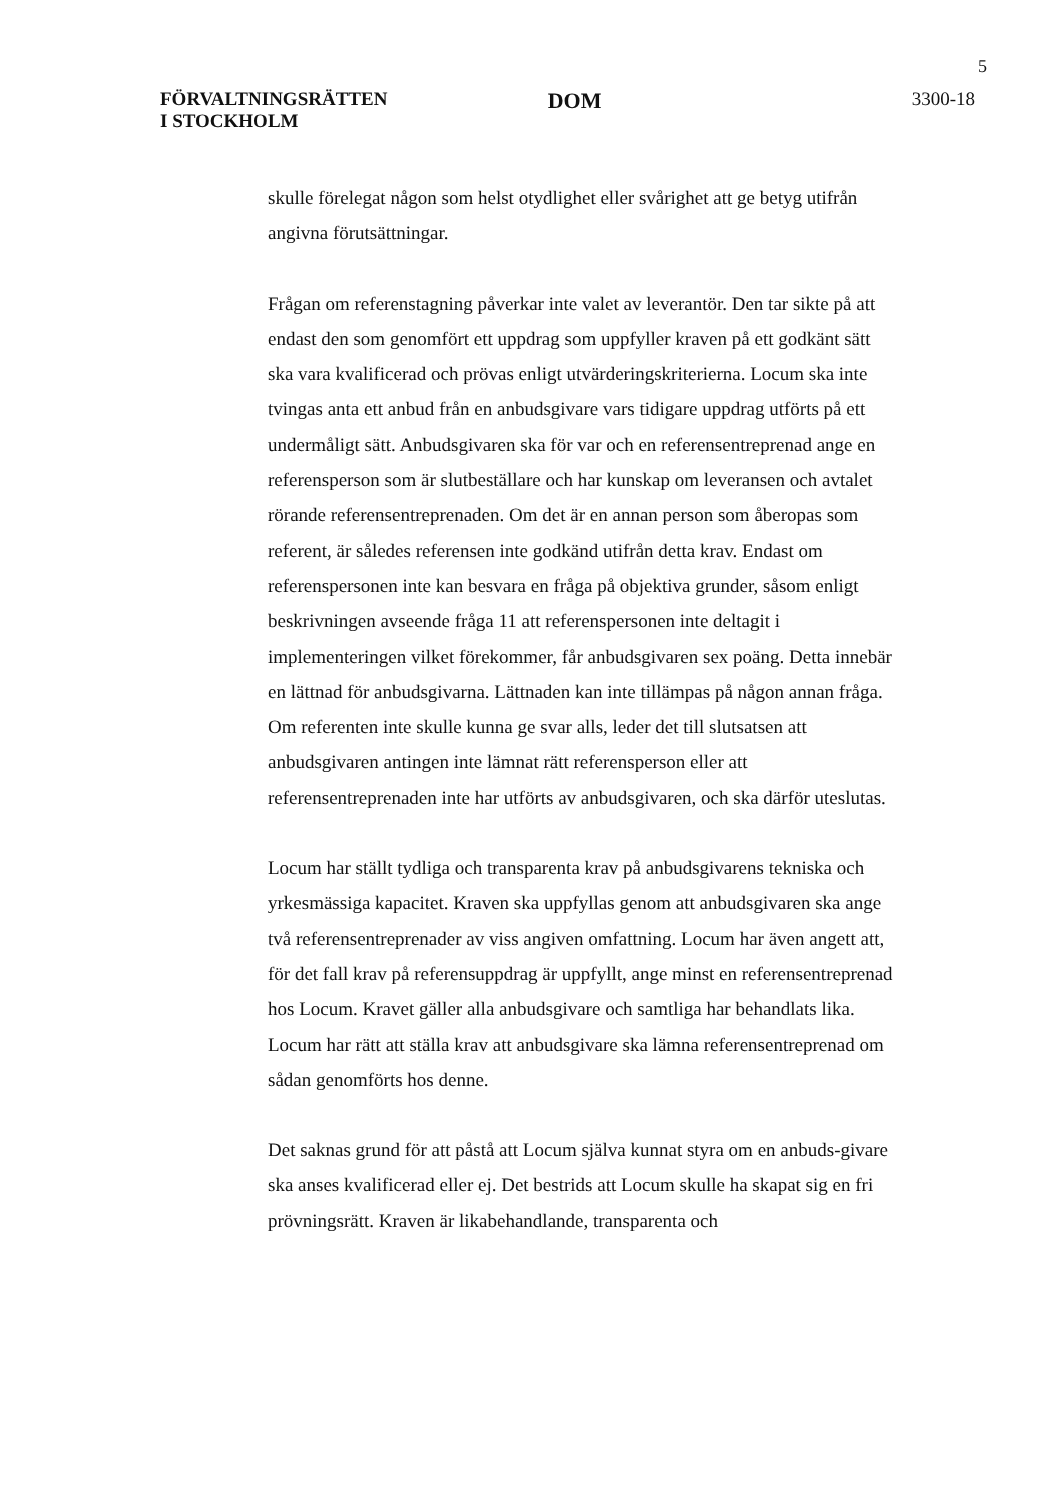5
FÖRVALTNINGSRÄTTEN
I STOCKHOLM
DOM
3300-18
skulle förelegat någon som helst otydlighet eller svårighet att ge betyg utifrån angivna förutsättningar.
Frågan om referenstagning påverkar inte valet av leverantör. Den tar sikte på att endast den som genomfört ett uppdrag som uppfyller kraven på ett godkänt sätt ska vara kvalificerad och prövas enligt utvärderingskriterierna. Locum ska inte tvingas anta ett anbud från en anbudsgivare vars tidigare uppdrag utförts på ett undermåligt sätt. Anbudsgivaren ska för var och en referensentreprenad ange en referensperson som är slutbeställare och har kunskap om leveransen och avtalet rörande referensentreprenaden. Om det är en annan person som åberopas som referent, är således referensen inte godkänd utifrån detta krav. Endast om referenspersonen inte kan besvara en fråga på objektiva grunder, såsom enligt beskrivningen avseende fråga 11 att referenspersonen inte deltagit i implementeringen vilket förekommer, får anbudsgivaren sex poäng. Detta innebär en lättnad för anbudsgivarna. Lättnaden kan inte tillämpas på någon annan fråga. Om referenten inte skulle kunna ge svar alls, leder det till slutsatsen att anbudsgivaren antingen inte lämnat rätt referensperson eller att referensentreprenaden inte har utförts av anbudsgivaren, och ska därför uteslutas.
Locum har ställt tydliga och transparenta krav på anbudsgivarens tekniska och yrkesmässiga kapacitet. Kraven ska uppfyllas genom att anbudsgivaren ska ange två referensentreprenader av viss angiven omfattning. Locum har även angett att, för det fall krav på referensuppdrag är uppfyllt, ange minst en referensentreprenad hos Locum. Kravet gäller alla anbudsgivare och samtliga har behandlats lika. Locum har rätt att ställa krav att anbudsgivare ska lämna referensentreprenad om sådan genomförts hos denne.
Det saknas grund för att påstå att Locum själva kunnat styra om en anbuds-givare ska anses kvalificerad eller ej. Det bestrids att Locum skulle ha skapat sig en fri prövningsrätt. Kraven är likabehandlande, transparenta och